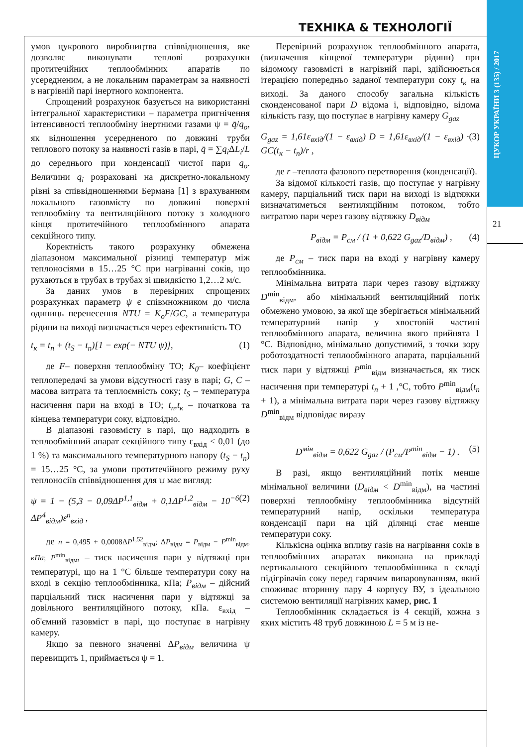ЦУКОР УКРАЇНИ 3 (135) / 2017
21
ТЕХНІКА & ТЕХНОЛОГІЇ
умов цукрового виробництва співвідношення, яке дозволяє виконувати теплові розрахунки протитечійних теплообмінних апаратів по усередненим, а не локальним параметрам за наявності в нагрівній парі інертного компонента.
Спрощений розрахунок базується на використанні інтегральної характеристики – параметра пригнічення інтенсивності теплообміну інертними газами ψ = q̄/q<sub>o</sub>, як відношення усередненого по довжині труби теплового потоку за наявності газів в парі, q̄ = ∑q<sub>i</sub> ΔL<sub>i</sub>/L до середнього при конденсації чистої пари q<sub>o</sub>. Величини q<sub>i</sub> розраховані на дискретно-локальному рівні за співвідношеннями Бермана [1] з врахуванням локального газовмісту по довжині поверхні теплообміну та вентиляційного потоку з холодного кінця протитечійного теплообмінного апарата секційного типу.
Коректність такого розрахунку обмежена діапазоном максимальної різниці температур між теплоносіями в 15…25 °С при нагріванні соків, що рухаються в трубах в трубах зі швидкістю 1,2…2 м/с.
За даних умов в перевірних спрощених розрахунках параметр ψ є співмножником до числа одиниць перенесення NTU = K<sub>o</sub>F/GC, а температура рідини на виході визначається через ефективність ТО
t<sub>к</sub> = t<sub>n</sub> + (t<sub>S</sub> − t<sub>n</sub>)[1 − exp(− NTU ψ)], (1)
де F– поверхня теплообміну ТО; K<sub>0</sub>– коефіцієнт теплопередачі за умови відсутності газу в парі; G, C – масова витрата та теплоємність соку; t<sub>S</sub> – температура насичення пари на вході в ТО; t<sub>n</sub>,t<sub>к</sub> – початкова та кінцева температури соку, відповідно.
В діапазоні газовмісту в парі, що надходить в теплообмінний апарат секційного типу ε<sub>вхід</sub> < 0,01 (до 1 %) та максимального температурного напору (t<sub>S</sub> − t<sub>n</sub>) = 15…25 °С, за умови протитечійного режиму руху теплоносіїв співвідношення для ψ має вигляд:
ψ = 1 − (5,3 − 0,09ΔP<sup>1,1</sup><sub>відм</sub> + 0,1ΔP<sup>1,2</sup><sub>відм</sub> − 10<sup>−6</sup> ΔP<sup>4</sup><sub>відм</sub>)ε<sup>n</sup><sub>вхід</sub> , (2)
де n = 0,495 + 0,0008ΔP<sup>1,52</sup><sub>відм</sub>; ΔP<sub>відм</sub> = P<sub>відм</sub> − P<sup>min</sup><sub>відм</sub>, кПа; P<sup>min</sup><sub>відм</sub>, – тиск насичення пари у відтяжці при температурі, що на 1 °С більше температури соку на вході в секцію теплообмінника, кПа; P<sub>відм</sub> – дійсний парціальний тиск насичення пари у відтяжці за довільного вентиляційного потоку, кПа. ε<sub>вхід</sub> – об'ємний газовміст в парі, що поступає в нагрівну камеру.
Якщо за певного значенні ΔP<sub>відм</sub> величина ψ перевищить 1, приймається ψ = 1.
Перевірний розрахунок теплообмінного апарата, (визначення кінцевої температури рідини) при відомому газовмісті в нагрівній парі, здійснюється ітерацією попередньо заданої температури соку t<sub>к</sub> на виході. За даного способу загальна кількість сконденсованої пари D відома і, відповідно, відома кількість газу, що поступає в нагрівну камеру G<sub>gaz</sub>
G<sub>gaz</sub> = 1,61ε<sub>вхід</sub>/(1 − ε<sub>вхід</sub>) D = 1,61ε<sub>вхід</sub>/(1 − ε<sub>вхід</sub>) · GC(t<sub>к</sub> − t<sub>п</sub>)/r , (3)
де r –теплота фазового перетворення (конденсації).
За відомої кількості газів, що поступає у нагрівну камеру, парціальний тиск пари на виході із відтяжки визначатиметься вентиляційним потоком, тобто витратою пари через газову відтяжку D<sub>відм</sub>
P<sub>відм</sub> = P<sub>см</sub> / (1 + 0,622 G<sub>gaz</sub>/D<sub>відм</sub>) , (4)
де P<sub>см</sub> – тиск пари на вході у нагрівну камеру теплообмінника.
Мінімальна витрата пари через газову відтяжку D<sup>min</sup><sub>відм</sub>, або мінімальний вентиляційний потік обмежено умовою, за якої ще зберігається мінімальний температурний напір у хвостовій частині теплообмінного апарата, величина якого прийнята 1 °С. Відповідно, мінімально допустимий, з точки зору роботоздатності теплообмінного апарата, парціальний тиск пари у відтяжці P<sup>min</sup><sub>відм</sub> визначається, як тиск насичення при температурі t<sub>n</sub> + 1 ,°С, тобто P<sup>min</sup><sub>відм</sub>(t<sub>n</sub> + 1), а мінімальна витрата пари через газову відтяжку D<sup>min</sup><sub>відм</sub> відповідає виразу
D<sup>мін</sup><sub>відм</sub> = 0,622 G<sub>gaz</sub> / (P<sub>см</sub>/P<sup>min</sup><sub>відм</sub> − 1) . (5)
В разі, якщо вентиляційний потік менше мінімальної величини (D<sub>відм</sub> < D<sup>min</sup><sub>відм</sub>), на частині поверхні теплообміну теплообмінника відсутній температурний напір, оскільки температура конденсації пари на цій ділянці стає менше температури соку.
Кількісна оцінка впливу газів на нагрівання соків в теплообмінних апаратах виконана на прикладі вертикального секційного теплообмінника в складі підігрівачів соку перед гарячим випаровуванням, який споживає вторинну пару 4 корпусу ВУ, з ідеальною системою вентиляції нагрівних камер, рис. 1
Теплообмінник складається із 4 секцій, кожна з яких містить 48 труб довжиною L = 5 м із не-